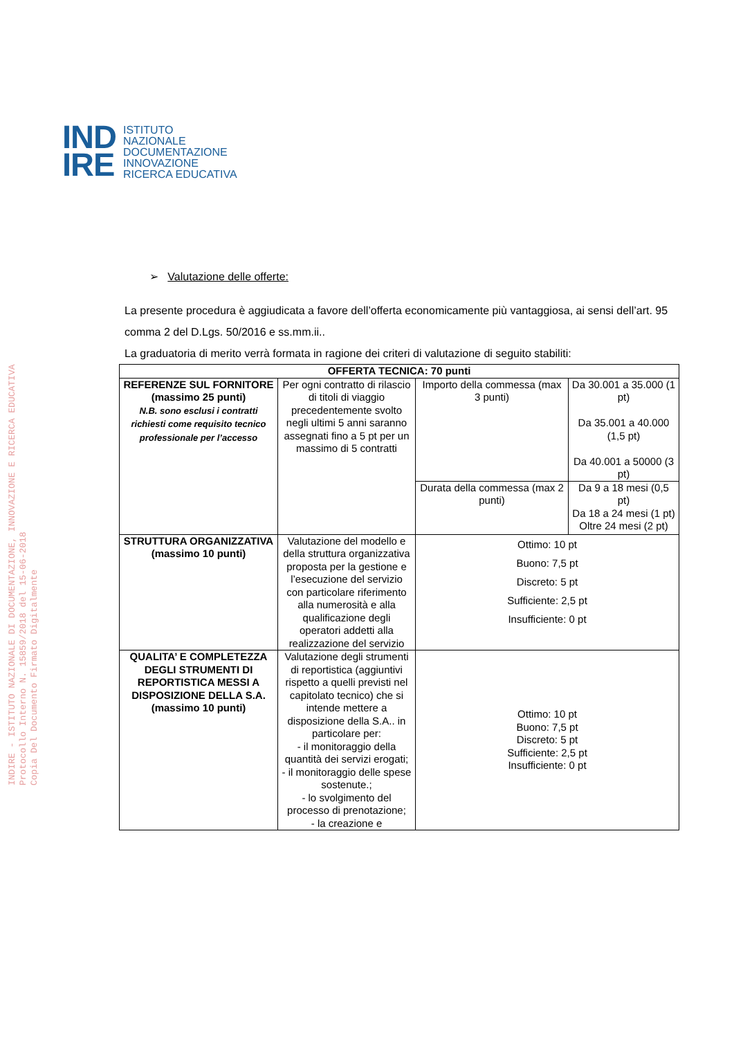IND
IRE
ISTITUTO
NAZIONALE
DOCUMENTAZIONE
INNOVAZIONE
RICERCA EDUCATIVA
INDIRE - ISTITUTO NAZIONALE DI DOCUMENTAZIONE, INNOVAZIONE E RICERCA EDUCATIVA
Protocollo Interno N. 15859/2018 del 15-06-2018
Copia Del Documento Firmato Digitalmente
➢ Valutazione delle offerte:
La presente procedura è aggiudicata a favore dell’offerta economicamente più vantaggiosa, ai sensi dell’art. 95 comma 2 del D.Lgs. 50/2016 e ss.mm.ii..
La graduatoria di merito verrà formata in ragione dei criteri di valutazione di seguito stabiliti:
| OFFERTA TECNICA: 70 punti | | | |
| --- | --- | --- | --- |
| REFERENZE SUL FORNITORE (massimo 25 punti) N.B. sono esclusi i contratti richiesti come requisito tecnico professionale per l’accesso | Per ogni contratto di rilascio di titoli di viaggio precedentemente svolto negli ultimi 5 anni saranno assegnati fino a 5 pt per un massimo di 5 contratti | Importo della commessa (max 3 punti) | Da 30.001 a 35.000 (1 pt) Da 35.001 a 40.000 (1,5 pt) Da 40.001 a 50000 (3 pt) |
| | | Durata della commessa (max 2 punti) | Da 9 a 18 mesi (0,5 pt) Da 18 a 24 mesi (1 pt) Oltre 24 mesi (2 pt) |
| STRUTTURA ORGANIZZATIVA (massimo 10 punti) | Valutazione del modello e della struttura organizzativa proposta per la gestione e l’esecuzione del servizio con particolare riferimento alla numerosità e alla qualificazione degli operatori addetti alla realizzazione del servizio | Ottimo: 10 pt Buono: 7,5 pt Discreto: 5 pt Sufficiente: 2,5 pt Insufficiente: 0 pt | |
| QUALITA’ E COMPLETEZZA DEGLI STRUMENTI DI REPORTISTICA MESSI A DISPOSIZIONE DELLA S.A. (massimo 10 punti) | Valutazione degli strumenti di reportistica (aggiuntivi rispetto a quelli previsti nel capitolato tecnico) che si intende mettere a disposizione della S.A.. in particolare per: - il monitoraggio della quantità dei servizi erogati; - il monitoraggio delle spese sostenute.; - lo svolgimento del processo di prenotazione; - la creazione e | Ottimo: 10 pt Buono: 7,5 pt Discreto: 5 pt Sufficiente: 2,5 pt Insufficiente: 0 pt | |